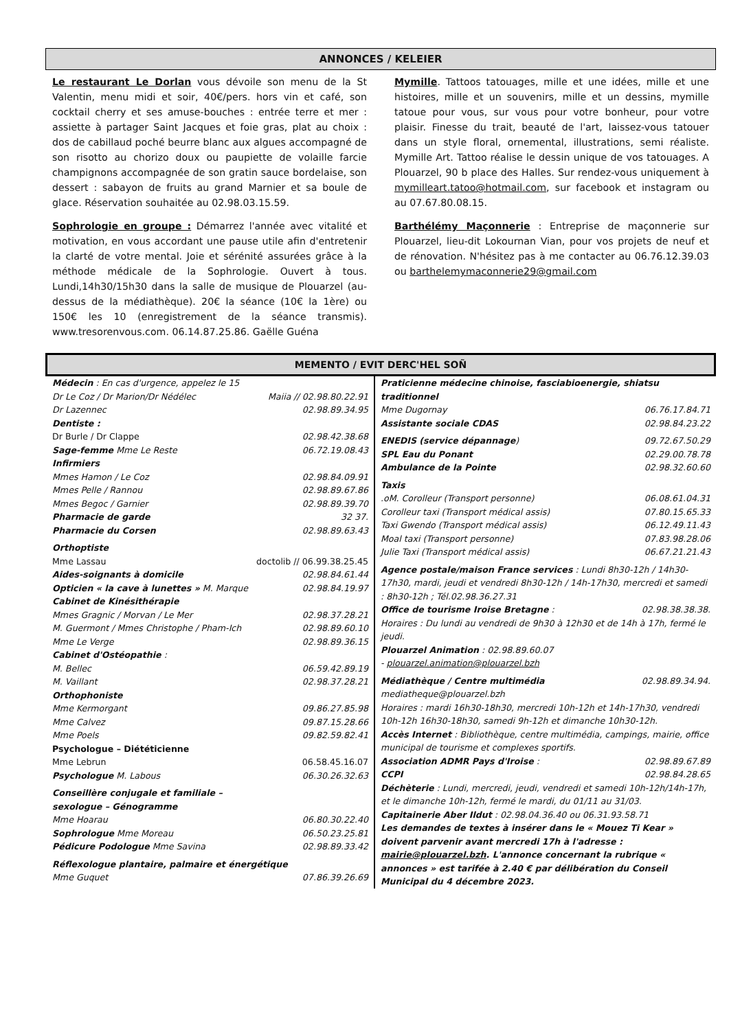ANNONCES / KELEIER
Le restaurant Le Dorlan vous dévoile son menu de la St Valentin, menu midi et soir, 40€/pers. hors vin et café, son cocktail cherry et ses amuse-bouches : entrée terre et mer : assiette à partager Saint Jacques et foie gras, plat au choix : dos de cabillaud poché beurre blanc aux algues accompagné de son risotto au chorizo doux ou paupiette de volaille farcie champignons accompagnée de son gratin sauce bordelaise, son dessert : sabayon de fruits au grand Marnier et sa boule de glace. Réservation souhaitée au 02.98.03.15.59.
Sophrologie en groupe : Démarrez l'année avec vitalité et motivation, en vous accordant une pause utile afin d'entretenir la clarté de votre mental. Joie et sérénité assurées grâce à la méthode médicale de la Sophrologie. Ouvert à tous. Lundi,14h30/15h30 dans la salle de musique de Plouarzel (au-dessus de la médiathèque). 20€ la séance (10€ la 1ère) ou 150€ les 10 (enregistrement de la séance transmis). www.tresorenvous.com. 06.14.87.25.86. Gaëlle Guéna
Mymille. Tattoos tatouages, mille et une idées, mille et une histoires, mille et un souvenirs, mille et un dessins, mymille tatoue pour vous, sur vous pour votre bonheur, pour votre plaisir. Finesse du trait, beauté de l'art, laissez-vous tatouer dans un style floral, ornemental, illustrations, semi réaliste. Mymille Art. Tattoo réalise le dessin unique de vos tatouages. A Plouarzel, 90 b place des Halles. Sur rendez-vous uniquement à mymilleart.tatoo@hotmail.com, sur facebook et instagram ou au 07.67.80.08.15.
Barthélémy Maçonnerie : Entreprise de maçonnerie sur Plouarzel, lieu-dit Lokournan Vian, pour vos projets de neuf et de rénovation. N'hésitez pas à me contacter au 06.76.12.39.03 ou barthelemymaconnerie29@gmail.com
MEMENTO / EVIT DERC'HEL SOÑ
Médecin : En cas d'urgence, appelez le 15
Dr Le Coz / Dr Marion/Dr Nédélec Maiia // 02.98.80.22.91
Dr Lazennec 02.98.89.34.95
Dentiste :
Dr Burle / Dr Clappe 02.98.42.38.68
Sage-femme Mme Le Reste 06.72.19.08.43
Infirmiers
Mmes Hamon / Le Coz 02.98.84.09.91
Mmes Pelle / Rannou 02.98.89.67.86
Mmes Begoc / Garnier 02.98.89.39.70
Pharmacie de garde 32 37.
Pharmacie du Corsen 02.98.89.63.43
Orthoptiste
Mme Lassau doctolib // 06.99.38.25.45
Aides-soignants à domicile 02.98.84.61.44
Opticien « la cave à lunettes » M. Marque 02.98.84.19.97
Cabinet de Kinésithérapie
Mmes Gragnic / Morvan / Le Mer 02.98.37.28.21
M. Guermont / Mmes Christophe / Pham-Ich 02.98.89.60.10
Mme Le Verge 02.98.89.36.15
Cabinet d'Ostéopathie :
M. Bellec 06.59.42.89.19
M. Vaillant 02.98.37.28.21
Orthophoniste
Mme Kermorgant 09.86.27.85.98
Mme Calvez 09.87.15.28.66
Mme Poels 09.82.59.82.41
Psychologue – Diététicienne
Mme Lebrun 06.58.45.16.07
Psychologue M. Labous 06.30.26.32.63
Conseillère conjugale et familiale –
sexologue – Génogramme
Mme Hoarau 06.80.30.22.40
Sophrologue Mme Moreau 06.50.23.25.81
Pédicure Podologue Mme Savina 02.98.89.33.42
Réflexologue plantaire, palmaire et énergétique
Mme Guquet 07.86.39.26.69
Praticienne médecine chinoise, fasciabioenergie, shiatsu traditionnel
Mme Dugornay 06.76.17.84.71
Assistante sociale CDAS 02.98.84.23.22
ENEDIS (service dépannage) 09.72.67.50.29
SPL Eau du Ponant 02.29.00.78.78
Ambulance de la Pointe 02.98.32.60.60
Taxis
.oM. Corolleur (Transport personne) 06.08.61.04.31
Corolleur taxi (Transport médical assis) 07.80.15.65.33
Taxi Gwendo (Transport médical assis) 06.12.49.11.43
Moal taxi (Transport personne) 07.83.98.28.06
Julie Taxi (Transport médical assis) 06.67.21.21.43
Agence postale/maison France services : Lundi 8h30-12h / 14h30-17h30, mardi, jeudi et vendredi 8h30-12h / 14h-17h30, mercredi et samedi : 8h30-12h ; Tél.02.98.36.27.31
Office de tourisme Iroise Bretagne : 02.98.38.38.38.
Horaires : Du lundi au vendredi de 9h30 à 12h30 et de 14h à 17h, fermé le jeudi.
Plouarzel Animation : 02.98.89.60.07
- plouarzel.animation@plouarzel.bzh
Médiathèque / Centre multimédia 02.98.89.34.94.
mediatheque@plouarzel.bzh
Horaires : mardi 16h30-18h30, mercredi 10h-12h et 14h-17h30, vendredi 10h-12h 16h30-18h30, samedi 9h-12h et dimanche 10h30-12h.
Accès Internet : Bibliothèque, centre multimédia, campings, mairie, office municipal de tourisme et complexes sportifs.
Association ADMR Pays d'Iroise : 02.98.89.67.89
CCPI 02.98.84.28.65
Déchèterie : Lundi, mercredi, jeudi, vendredi et samedi 10h-12h/14h-17h, et le dimanche 10h-12h, fermé le mardi, du 01/11 au 31/03.
Capitainerie Aber Ildut : 02.98.04.36.40 ou 06.31.93.58.71
Les demandes de textes à insérer dans le « Mouez Ti Kear » doivent parvenir avant mercredi 17h à l'adresse : mairie@plouarzel.bzh. L'annonce concernant la rubrique « annonces » est tarifée à 2.40 € par délibération du Conseil Municipal du 4 décembre 2023.